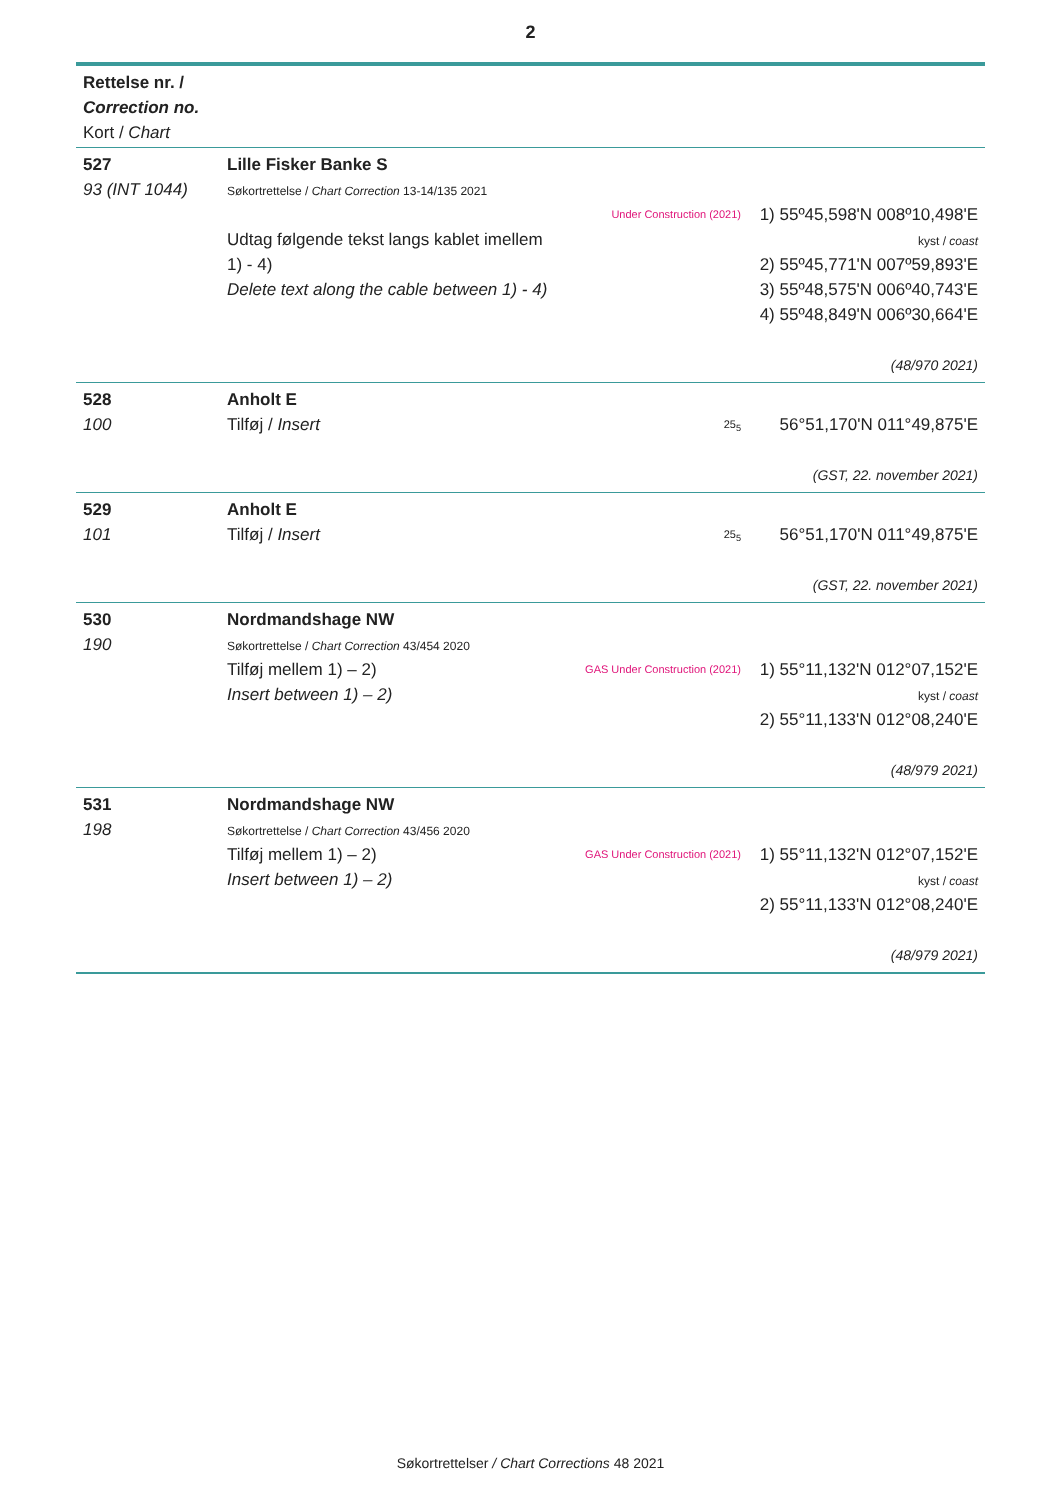2
| Rettelse nr. / Correction no. Kort / Chart | | | |
| 527 93 (INT 1044) | Lille Fisker Banke S Søkortrettelse / Chart Correction 13-14/135 2021 Udtag følgende tekst langs kablet imellem 1) - 4) Delete text along the cable between 1) - 4) | Under Construction (2021) | 1) 55º45,598'N 008º10,498'E kyst / coast 2) 55º45,771'N 007º59,893'E 3) 55º48,575'N 006º40,743'E 4) 55º48,849'N 006º30,664'E (48/970 2021) |
| 528 100 | Anholt E Tilføj / Insert | 25<sub>5</sub> | 56°51,170'N 011°49,875'E (GST, 22. november 2021) |
| 529 101 | Anholt E Tilføj / Insert | 25<sub>5</sub> | 56°51,170'N 011°49,875'E (GST, 22. november 2021) |
| 530 190 | Nordmandshage NW Søkortrettelse / Chart Correction 43/454 2020 Tilføj mellem 1) – 2) Insert between 1) – 2) | GAS Under Construction (2021) | 1) 55°11,132'N 012°07,152'E kyst / coast 2) 55°11,133'N 012°08,240'E (48/979 2021) |
| 531 198 | Nordmandshage NW Søkortrettelse / Chart Correction 43/456 2020 Tilføj mellem 1) – 2) Insert between 1) – 2) | GAS Under Construction (2021) | 1) 55°11,132'N 012°07,152'E kyst / coast 2) 55°11,133'N 012°08,240'E (48/979 2021) |
Søkortrettelser / Chart Corrections 48 2021